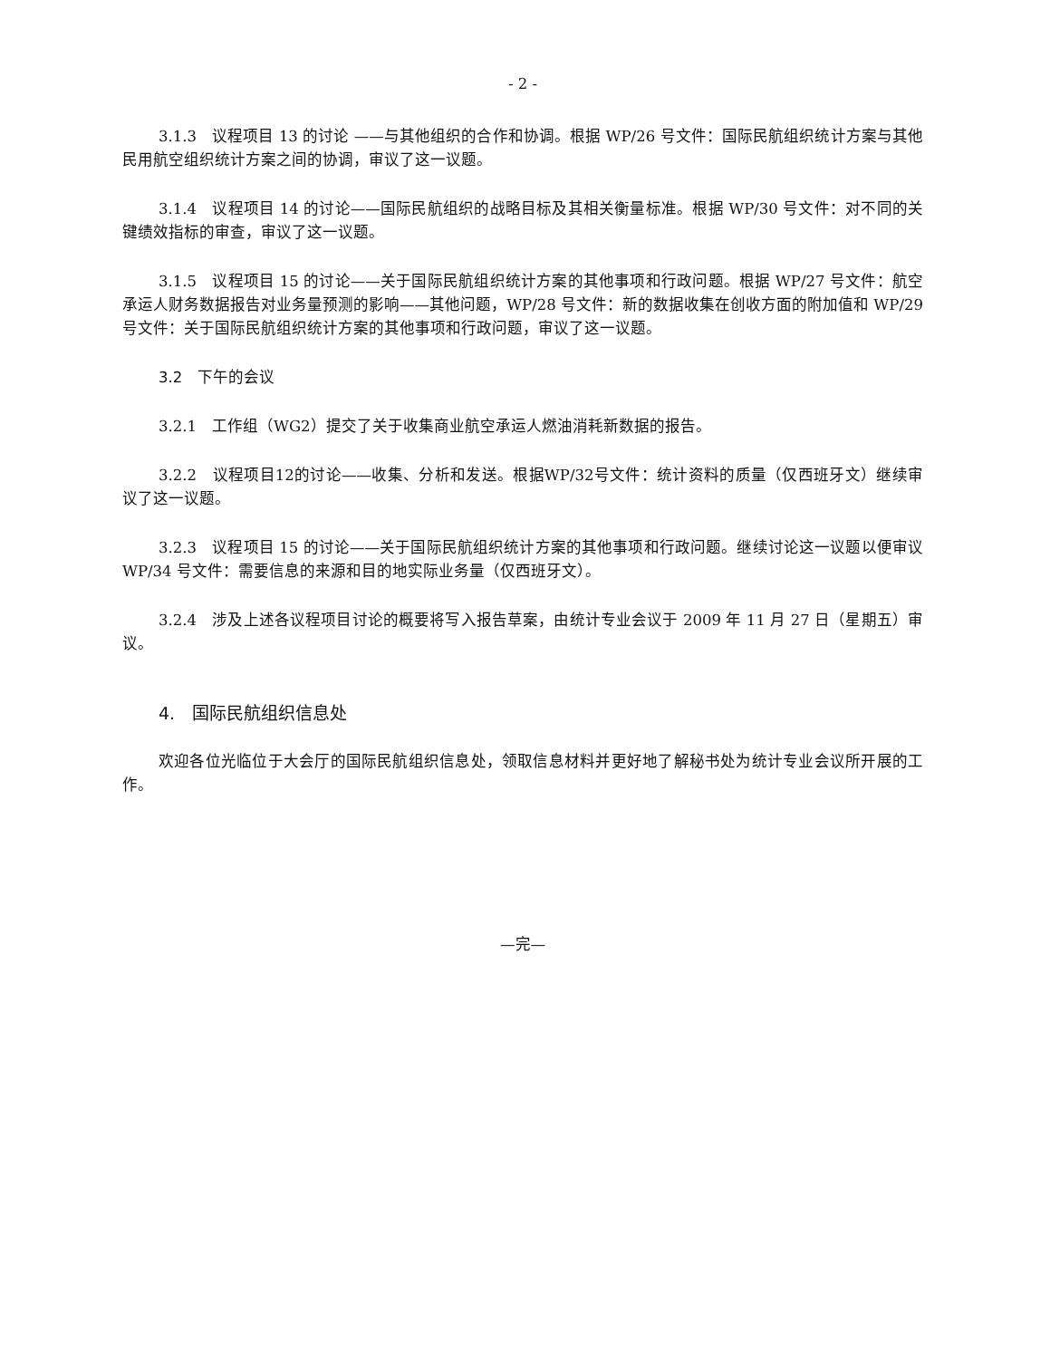- 2 -
3.1.3　议程项目 13 的讨论 ——与其他组织的合作和协调。根据 WP/26 号文件：国际民航组织统计方案与其他民用航空组织统计方案之间的协调，审议了这一议题。
3.1.4　议程项目 14 的讨论——国际民航组织的战略目标及其相关衡量标准。根据 WP/30 号文件：对不同的关键绩效指标的审查，审议了这一议题。
3.1.5　议程项目 15 的讨论——关于国际民航组织统计方案的其他事项和行政问题。根据 WP/27 号文件：航空承运人财务数据报告对业务量预测的影响——其他问题，WP/28 号文件：新的数据收集在创收方面的附加值和 WP/29 号文件：关于国际民航组织统计方案的其他事项和行政问题，审议了这一议题。
3.2　下午的会议
3.2.1　工作组（WG2）提交了关于收集商业航空承运人燃油消耗新数据的报告。
3.2.2　议程项目12的讨论——收集、分析和发送。根据WP/32号文件：统计资料的质量（仅西班牙文）继续审议了这一议题。
3.2.3　议程项目 15 的讨论——关于国际民航组织统计方案的其他事项和行政问题。继续讨论这一议题以便审议 WP/34 号文件：需要信息的来源和目的地实际业务量（仅西班牙文）。
3.2.4　涉及上述各议程项目讨论的概要将写入报告草案，由统计专业会议于 2009 年 11 月 27 日（星期五）审议。
4.　国际民航组织信息处
欢迎各位光临位于大会厅的国际民航组织信息处，领取信息材料并更好地了解秘书处为统计专业会议所开展的工作。
—完—